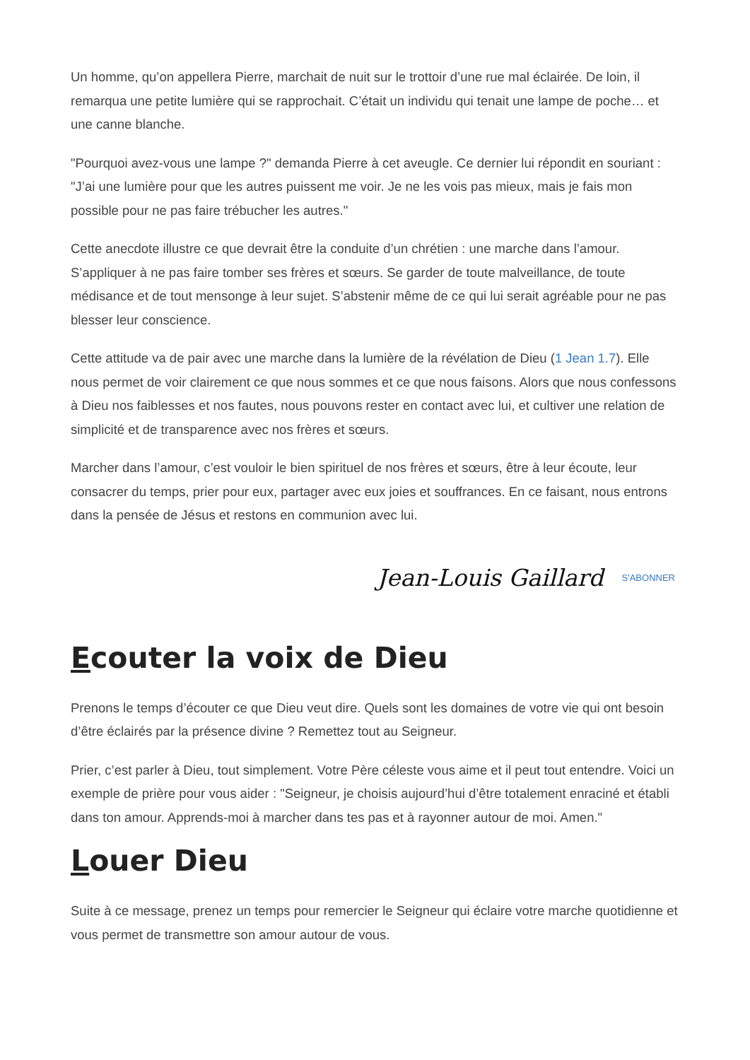Un homme, qu’on appellera Pierre, marchait de nuit sur le trottoir d’une rue mal éclairée. De loin, il remarqua une petite lumière qui se rapprochait. C’était un individu qui tenait une lampe de poche… et une canne blanche.
"Pourquoi avez-vous une lampe ?" demanda Pierre à cet aveugle. Ce dernier lui répondit en souriant : "J’ai une lumière pour que les autres puissent me voir. Je ne les vois pas mieux, mais je fais mon possible pour ne pas faire trébucher les autres."
Cette anecdote illustre ce que devrait être la conduite d’un chrétien : une marche dans l’amour. S’appliquer à ne pas faire tomber ses frères et sœurs. Se garder de toute malveillance, de toute médisance et de tout mensonge à leur sujet. S’abstenir même de ce qui lui serait agréable pour ne pas blesser leur conscience.
Cette attitude va de pair avec une marche dans la lumière de la révélation de Dieu (1 Jean 1.7). Elle nous permet de voir clairement ce que nous sommes et ce que nous faisons. Alors que nous confessons à Dieu nos faiblesses et nos fautes, nous pouvons rester en contact avec lui, et cultiver une relation de simplicité et de transparence avec nos frères et sœurs.
Marcher dans l’amour, c’est vouloir le bien spirituel de nos frères et sœurs, être à leur écoute, leur consacrer du temps, prier pour eux, partager avec eux joies et souffrances. En ce faisant, nous entrons dans la pensée de Jésus et restons en communion avec lui.
Jean-Louis Gaillard S'ABONNER
Ecouter la voix de Dieu
Prenons le temps d’écouter ce que Dieu veut dire. Quels sont les domaines de votre vie qui ont besoin d’être éclairés par la présence divine ? Remettez tout au Seigneur.
Prier, c’est parler à Dieu, tout simplement. Votre Père céleste vous aime et il peut tout entendre. Voici un exemple de prière pour vous aider : "Seigneur, je choisis aujourd’hui d’être totalement enraciné et établi dans ton amour. Apprends-moi à marcher dans tes pas et à rayonner autour de moi. Amen."
Louer Dieu
Suite à ce message, prenez un temps pour remercier le Seigneur qui éclaire votre marche quotidienne et vous permet de transmettre son amour autour de vous.